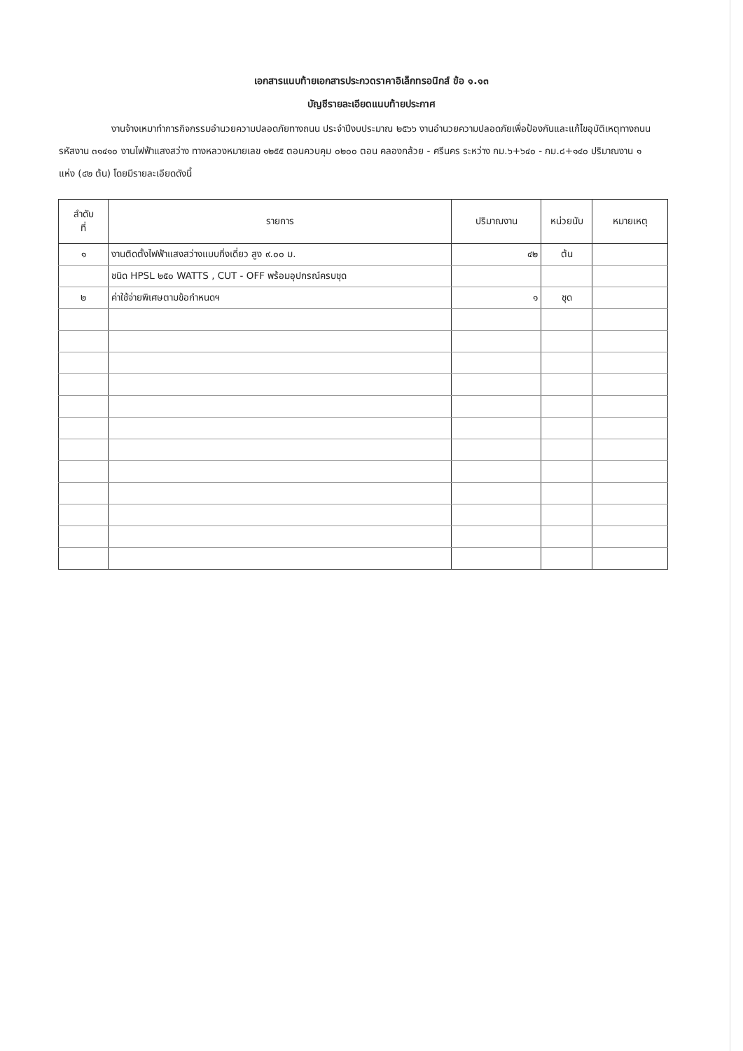เอกสารแนบท้ายเอกสารประกวดราคาอิเล็กทรอนิกส์ ข้อ ๑.๑๓
บัญชีรายละเอียดแนบท้ายประกาศ
งานจ้างเหมาทำการกิจกรรมอำนวยความปลอดภัยทางถนน ประจำปีงบประมาณ ๒๕๖๖ งานอำนวยความปลอดภัยเพื่อป้องกันและแก้ไขอุบัติเหตุทางถนน รหัสงาน ๓๑๔๑๐ งานไฟฟ้าแสงสว่าง ทางหลวงหมายเลข ๑๒๕๕ ตอนควบคุม ๐๒๐๐ ตอน คลองกล้วย - ศรีนคร ระหว่าง กม.๖+๖๔๐ - กม.๘+๑๔๐ ปริมาณงาน ๑ แห่ง (๔๒ ต้น) โดยมีรายละเอียดดังนี้
| ลำดับ ที่ | รายการ | ปริมาณงาน | หน่วยนับ | หมายเหตุ |
| --- | --- | --- | --- | --- |
| ๑ | งานติดตั้งไฟฟ้าแสงสว่างแบบกิ่งเดี่ยว สูง ๙.๐๐ ม. | ๔๒ | ต้น | |
| | ชนิด HPSL ๒๕๐ WATTS , CUT - OFF พร้อมอุปกรณ์ครบชุด | | | |
| ๒ | ค่าใช้จ่ายพิเศษตามข้อกำหนดฯ | ๑ | ชุด | |